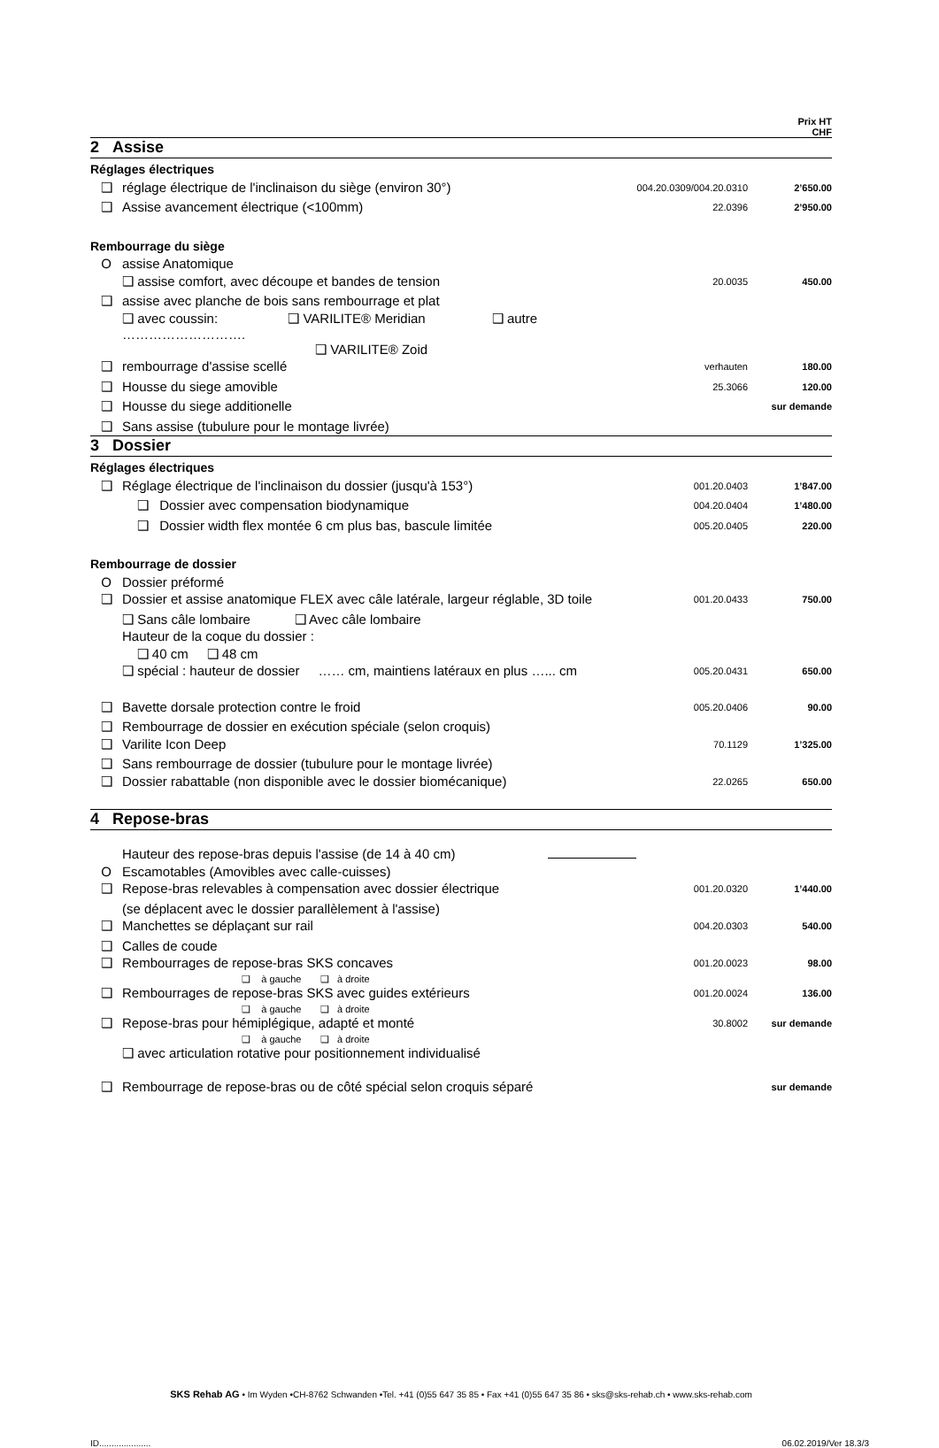| | | | Prix HT CHF |
| 2 Assise | | | |
| Réglages électriques | | | |
| ❑ | réglage électrique de l'inclinaison du siège (environ 30°) | 004.20.0309/004.20.0310 | 2’650.00 |
| ❑ | Assise avancement électrique (<100mm) | 22.0396 | 2’950.00 |
| Rembourrage du siège | | | |
| O | assise Anatomique | | |
| | ❑ assise comfort, avec découpe et bandes de tension | 20.0035 | 450.00 |
| ❑ | assise avec planche de bois sans rembourrage et plat | | |
| | ❑ avec coussin: ❑ VARILITE® Meridian ❑ autre ………………………. | | |
| | ❑ VARILITE® Zoid | | |
| ❑ | rembourrage d'assise scellé | verhauten | 180.00 |
| ❑ | Housse du siege amovible | 25.3066 | 120.00 |
| ❑ | Housse du siege additionelle | | sur demande |
| ❑ | Sans assise (tubulure pour le montage livrée) | | |
| 3 Dossier | | | |
| Réglages électriques | | | |
| ❑ | Réglage électrique de l'inclinaison du dossier (jusqu'à 153°) | 001.20.0403 | 1’847.00 |
| | ❑ Dossier avec compensation biodynamique | 004.20.0404 | 1’480.00 |
| | ❑ Dossier width flex montée 6 cm plus bas, bascule limitée | 005.20.0405 | 220.00 |
| Rembourrage de dossier | | | |
| O | Dossier préformé | | |
| ❑ | Dossier et assise anatomique FLEX avec câle latérale, largeur réglable, 3D toile | 001.20.0433 | 750.00 |
| | ❑ Sans câle lombaire ❑ Avec câle lombaire | | |
| | Hauteur de la coque du dossier : | | |
| | ❑ 40 cm ❑ 48 cm | | |
| | ❑ spécial : hauteur de dossier …… cm, maintiens latéraux en plus …... cm | 005.20.0431 | 650.00 |
| ❑ | Bavette dorsale protection contre le froid | 005.20.0406 | 90.00 |
| ❑ | Rembourrage de dossier en exécution spéciale (selon croquis) | | |
| ❑ | Varilite Icon Deep | 70.1129 | 1’325.00 |
| ❑ | Sans rembourrage de dossier (tubulure pour le montage livrée) | | |
| ❑ | Dossier rabattable (non disponible avec le dossier biomécanique) | 22.0265 | 650.00 |
| 4 Repose-bras | | | |
| Hauteur des repose-bras depuis l'assise (de 14 à 40 cm) | | | |
| O | Escamotables (Amovibles avec calle-cuisses) | | |
| ❑ | Repose-bras relevables à compensation avec dossier électrique | 001.20.0320 | 1’440.00 |
| | (se déplacent avec le dossier parallèlement à l'assise) | | |
| ❑ | Manchettes se déplaçant sur rail | 004.20.0303 | 540.00 |
| ❑ | Calles de coude | | |
| ❑ | Rembourrages de repose-bras SKS concaves ❑ à gauche ❑ à droite | 001.20.0023 | 98.00 |
| ❑ | Rembourrages de repose-bras SKS avec guides extérieurs ❑ à gauche ❑ à droite | 001.20.0024 | 136.00 |
| ❑ | Repose-bras pour hémiplégique, adapté et monté ❑ à gauche ❑ à droite | 30.8002 | sur demande |
| | ❑ avec articulation rotative pour positionnement individualisé | | |
| ❑ | Rembourrage de repose-bras ou de côté spécial selon croquis séparé | | sur demande |
SKS Rehab AG • Im Wyden •CH-8762 Schwanden •Tel. +41 (0)55 647 35 85 • Fax +41 (0)55 647 35 86 • sks@sks-rehab.ch • www.sks-rehab.com
ID..................... 06.02.2019/Ver 18.3/3